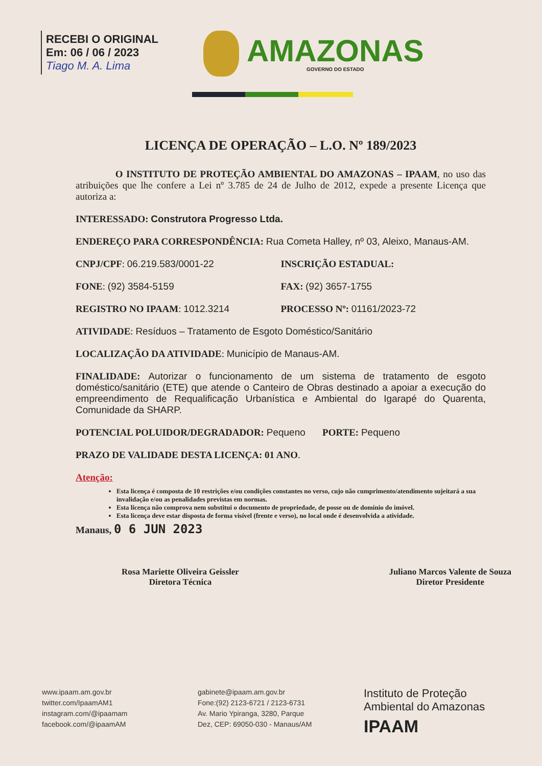RECEBI O ORIGINAL
Em: 06 / 06 / 2023
Tiago M. A. Lima
AMAZONAS
GOVERNO DO ESTADO
LICENÇA DE OPERAÇÃO – L.O. Nº 189/2023
O INSTITUTO DE PROTEÇÃO AMBIENTAL DO AMAZONAS – IPAAM, no uso das atribuições que lhe confere a Lei nº 3.785 de 24 de Julho de 2012, expede a presente Licença que autoriza a:
INTERESSADO: Construtora Progresso Ltda.
ENDEREÇO PARA CORRESPONDÊNCIA: Rua Cometa Halley, nº 03, Aleixo, Manaus-AM.
CNPJ/CPF: 06.219.583/0001-22 INSCRIÇÃO ESTADUAL:
FONE: (92) 3584-5159 FAX: (92) 3657-1755
REGISTRO NO IPAAM: 1012.3214 PROCESSO Nº: 01161/2023-72
ATIVIDADE: Resíduos – Tratamento de Esgoto Doméstico/Sanitário
LOCALIZAÇÃO DA ATIVIDADE: Município de Manaus-AM.
FINALIDADE: Autorizar o funcionamento de um sistema de tratamento de esgoto doméstico/sanitário (ETE) que atende o Canteiro de Obras destinado a apoiar a execução do empreendimento de Requalificação Urbanística e Ambiental do Igarapé do Quarenta, Comunidade da SHARP.
POTENCIAL POLUIDOR/DEGRADADOR: Pequeno PORTE: Pequeno
PRAZO DE VALIDADE DESTA LICENÇA: 01 ANO.
Atenção:
Esta licença é composta de 10 restrições e/ou condições constantes no verso, cujo não cumprimento/atendimento sujeitará a sua invalidação e/ou as penalidades previstas em normas.
Esta licença não comprova nem substitui o documento de propriedade, de posse ou de domínio do imóvel.
Esta licença deve estar disposta de forma visível (frente e verso), no local onde é desenvolvida a atividade.
Manaus, 0 6 JUN 2023
Rosa Mariette Oliveira Geissler
Diretora Técnica
Juliano Marcos Valente de Souza
Diretor Presidente
www.ipaam.am.gov.br
twitter.com/IpaamAM1
instagram.com/@ipaamam
facebook.com/@ipaamAM
gabinete@ipaam.am.gov.br
Fone:(92) 2123-6721 / 2123-6731
Av. Mario Ypiranga, 3280, Parque
Dez, CEP: 69050-030 - Manaus/AM
Instituto de Proteção
Ambiental do Amazonas
IPAAM